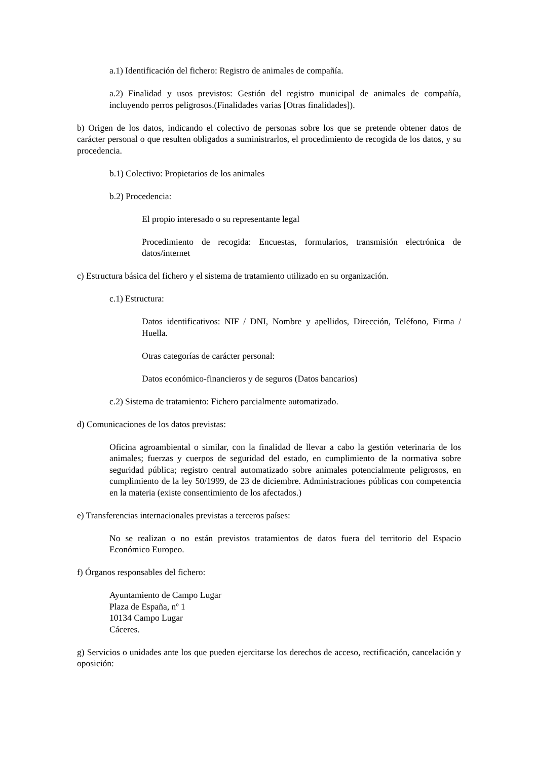a.1) Identificación del fichero: Registro de animales de compañía.
a.2) Finalidad y usos previstos: Gestión del registro municipal de animales de compañía, incluyendo perros peligrosos.(Finalidades varias [Otras finalidades]).
b) Origen de los datos, indicando el colectivo de personas sobre los que se pretende obtener datos de carácter personal o que resulten obligados a suministrarlos, el procedimiento de recogida de los datos, y su procedencia.
b.1) Colectivo: Propietarios de los animales
b.2) Procedencia:
El propio interesado o su representante legal
Procedimiento de recogida: Encuestas, formularios, transmisión electrónica de datos/internet
c) Estructura básica del fichero y el sistema de tratamiento utilizado en su organización.
c.1) Estructura:
Datos identificativos: NIF / DNI, Nombre y apellidos, Dirección, Teléfono, Firma / Huella.
Otras categorías de carácter personal:
Datos económico-financieros y de seguros (Datos bancarios)
c.2) Sistema de tratamiento: Fichero parcialmente automatizado.
d) Comunicaciones de los datos previstas:
Oficina agroambiental o similar, con la finalidad de llevar a cabo la gestión veterinaria de los animales; fuerzas y cuerpos de seguridad del estado, en cumplimiento de la normativa sobre seguridad pública; registro central automatizado sobre animales potencialmente peligrosos, en cumplimiento de la ley 50/1999, de 23 de diciembre. Administraciones públicas con competencia en la materia (existe consentimiento de los afectados.)
e) Transferencias internacionales previstas a terceros países:
No se realizan o no están previstos tratamientos de datos fuera del territorio del Espacio Económico Europeo.
f) Órganos responsables del fichero:
Ayuntamiento de Campo Lugar
Plaza de España, nº 1
10134 Campo Lugar
Cáceres.
g) Servicios o unidades ante los que pueden ejercitarse los derechos de acceso, rectificación, cancelación y oposición: